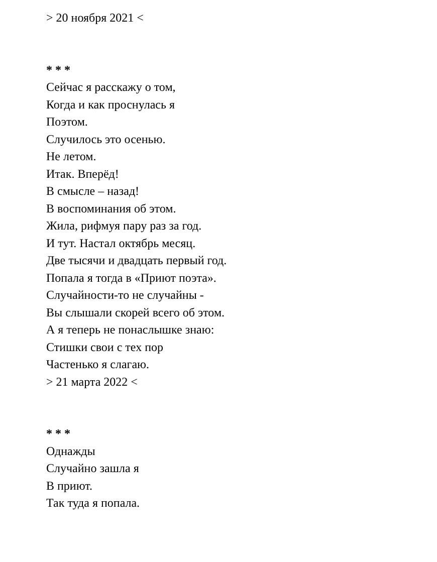> 20 ноября 2021 <
* * *
Сейчас я расскажу о том,
Когда и как проснулась я
Поэтом.
Случилось это осенью.
Не летом.
Итак. Вперёд!
В смысле – назад!
В воспоминания об этом.
Жила, рифмуя пару раз за год.
И тут. Настал октябрь месяц.
Две тысячи и двадцать первый год.
Попала я тогда в «Приют поэта».
Случайности-то не случайны -
Вы слышали скорей всего об этом.
А я теперь не понаслышке знаю:
Стишки свои с тех пор
Частенько я слагаю.
> 21 марта 2022 <
* * *
Однажды
Случайно зашла я
В приют.
Так туда я попала.